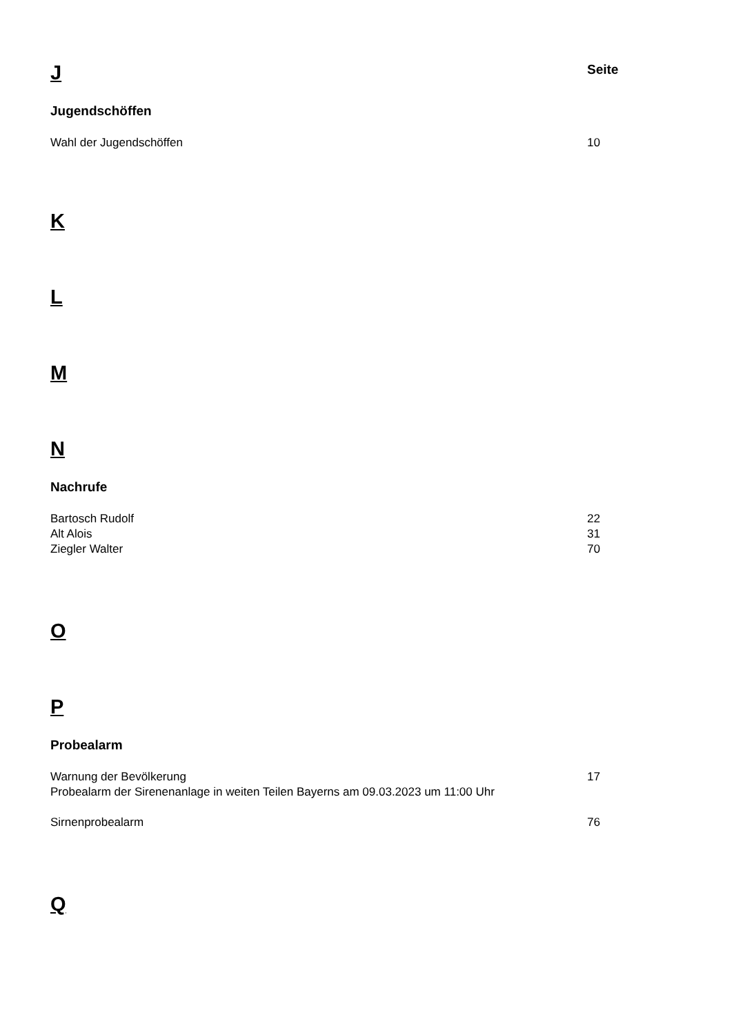J
Seite
Jugendschöffen
Wahl der Jugendschöffen 10
K
L
M
N
Nachrufe
Bartosch Rudolf 22
Alt Alois 31
Ziegler Walter 70
O
P
Probealarm
Warnung der Bevölkerung 17
Probealarm der Sirenenanlage in weiten Teilen Bayerns am 09.03.2023 um 11:00 Uhr
Sirnenprobealarm 76
Q